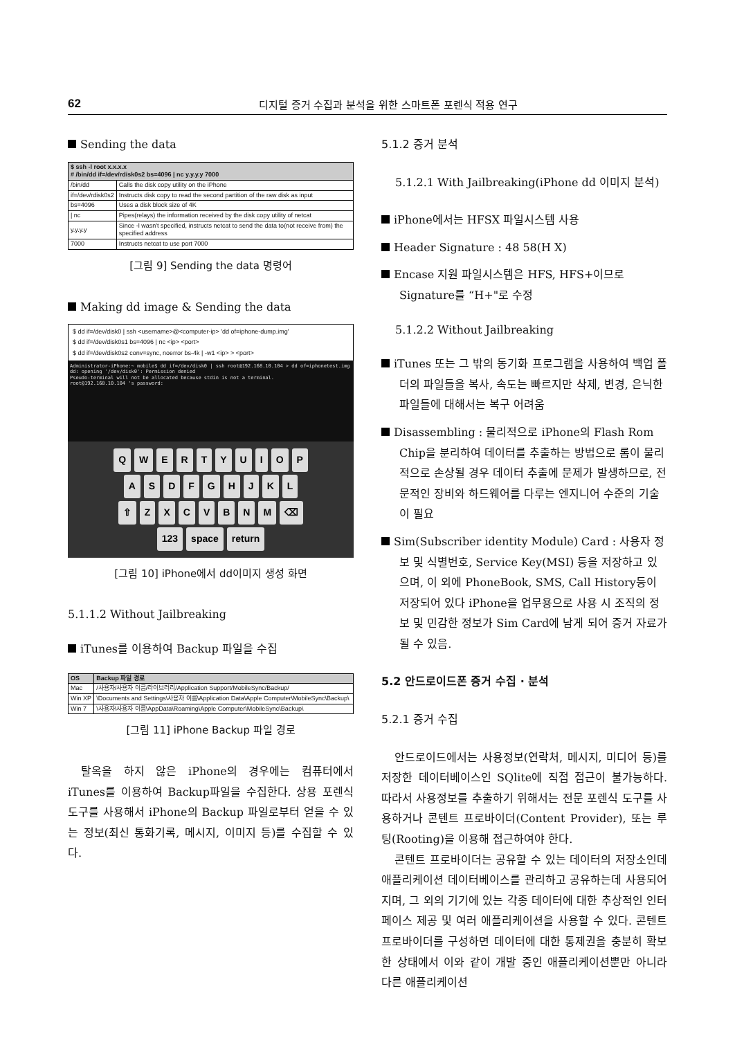62 디지털 증거 수집과 분석을 위한 스마트폰 포렌식 적용 연구
Sending the data
| $ ssh -l root x.x.x.x # /bin/dd if=/dev/rdisk0s2 bs=4096 / nc y.y.y.y 7000 | |
| --- | --- |
| /bin/dd | Calls the disk copy utility on the iPhone |
| if=/dev/rdisk0s2 | Instructs disk copy to read the second partition of the raw disk as input |
| bs=4096 | Uses a disk block size of 4K |
| / nc | Pipes(relays) the information received by the disk copy utility of netcat |
| y.y.y.y | Since -l wasn't specified, instructs netcat to send the data to(not receive from) the specified address |
| 7000 | Instructs netcat to use port 7000 |
[그림 9] Sending the data 명령어
Making dd image & Sending the data
$ dd if=/dev/disk0 | ssh <username>@<computer-ip> 'dd of=iphone-dump.img'
$ dd if=/dev/disk0s1 bs=4096 | nc <ip> <port>
$ dd if=/dev/disk0s2 conv=sync, noerror bs-4k | -w1 <ip> > <port>
Administrator-iPhone:~ mobile$ dd if=/dev/disk0 | ssh root@192.168.10.104 > dd of=iphonetest.img
dd: opening '/dev/disk0': Permission denied
Pseudo-terminal will not be allocated because stdin is not a terminal.
root@192.168.10.104 's password:
QWERTYUIOP
ASDFGHJKL
⇧ ZXCVBNM ⌫
123 space return
[그림 10] iPhone에서 dd이미지 생성 화면
5.1.1.2 Without Jailbreaking
iTunes를 이용하여 Backup 파일을 수집
| OS | Backup 파일 경로 |
| --- | --- |
| Mac | /사용자/사용자 이름/라이브러리/Application Support/MobileSync/Backup/ |
| Win XP | \Documents and Settings\사용자 이름\Application Data\Apple Computer\MobileSync\Backup\ |
| Win 7 | \사용자\사용자 이름\AppData\Roaming\Apple Computer\MobileSync\Backup\ |
[그림 11] iPhone Backup 파일 경로
탈옥을 하지 않은 iPhone의 경우에는 컴퓨터에서 iTunes를 이용하여 Backup파일을 수집한다. 상용 포렌식 도구를 사용해서 iPhone의 Backup 파일로부터 얻을 수 있는 정보(최신 통화기록, 메시지, 이미지 등)를 수집할 수 있다.
5.1.2 증거 분석
5.1.2.1 With Jailbreaking(iPhone dd 이미지 분석)
iPhone에서는 HFSX 파일시스템 사용
Header Signature : 48 58(H X)
Encase 지원 파일시스템은 HFS, HFS+이므로 Signature를 “H+"로 수정
5.1.2.2 Without Jailbreaking
iTunes 또는 그 밖의 동기화 프로그램을 사용하여 백업 폴더의 파일들을 복사, 속도는 빠르지만 삭제, 변경, 은닉한 파일들에 대해서는 복구 어려움
Disassembling : 물리적으로 iPhone의 Flash Rom Chip을 분리하여 데이터를 추출하는 방법으로 롬이 물리적으로 손상될 경우 데이터 추출에 문제가 발생하므로, 전문적인 장비와 하드웨어를 다루는 엔지니어 수준의 기술이 필요
Sim(Subscriber identity Module) Card : 사용자 정보 및 식별번호, Service Key(MSI) 등을 저장하고 있으며, 이 외에 PhoneBook, SMS, Call History등이 저장되어 있다 iPhone을 업무용으로 사용 시 조직의 정보 및 민감한 정보가 Sim Card에 남게 되어 증거 자료가 될 수 있음.
5.2 안드로이드폰 증거 수집 · 분석
5.2.1 증거 수집
안드로이드에서는 사용정보(연락처, 메시지, 미디어 등)를 저장한 데이터베이스인 SQlite에 직접 접근이 불가능하다. 따라서 사용정보를 추출하기 위해서는 전문 포렌식 도구를 사용하거나 콘텐트 프로바이더(Content Provider), 또는 루팅(Rooting)을 이용해 접근하여야 한다.
콘텐트 프로바이더는 공유할 수 있는 데이터의 저장소인데 애플리케이션 데이터베이스를 관리하고 공유하는데 사용되어지며, 그 외의 기기에 있는 각종 데이터에 대한 추상적인 인터페이스 제공 및 여러 애플리케이션을 사용할 수 있다. 콘텐트 프로바이더를 구성하면 데이터에 대한 통제권을 충분히 확보한 상태에서 이와 같이 개발 중인 애플리케이션뿐만 아니라 다른 애플리케이션